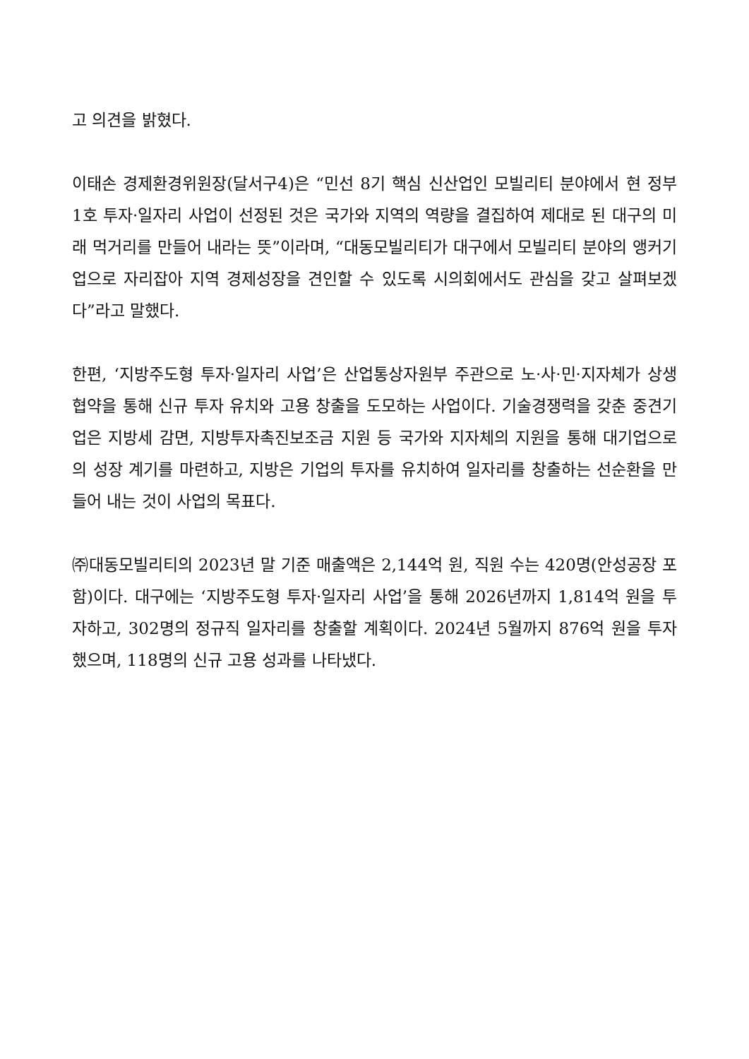고 의견을 밝혔다.
이태손 경제환경위원장(달서구4)은 “민선 8기 핵심 신산업인 모빌리티 분야에서 현 정부 1호 투자·일자리 사업이 선정된 것은 국가와 지역의 역량을 결집하여 제대로 된 대구의 미래 먹거리를 만들어 내라는 뜻”이라며, “대동모빌리티가 대구에서 모빌리티 분야의 앵커기업으로 자리잡아 지역 경제성장을 견인할 수 있도록 시의회에서도 관심을 갖고 살펴보겠다”라고 말했다.
한편, ‘지방주도형 투자·일자리 사업’은 산업통상자원부 주관으로 노·사·민·지자체가 상생협약을 통해 신규 투자 유치와 고용 창출을 도모하는 사업이다. 기술경쟁력을 갖춘 중견기업은 지방세 감면, 지방투자촉진보조금 지원 등 국가와 지자체의 지원을 통해 대기업으로의 성장 계기를 마련하고, 지방은 기업의 투자를 유치하여 일자리를 창출하는 선순환을 만들어 내는 것이 사업의 목표다.
㈜대동모빌리티의 2023년 말 기준 매출액은 2,144억 원, 직원 수는 420명(안성공장 포함)이다. 대구에는 ‘지방주도형 투자·일자리 사업’을 통해 2026년까지 1,814억 원을 투자하고, 302명의 정규직 일자리를 창출할 계획이다. 2024년 5월까지 876억 원을 투자했으며, 118명의 신규 고용 성과를 나타냈다.